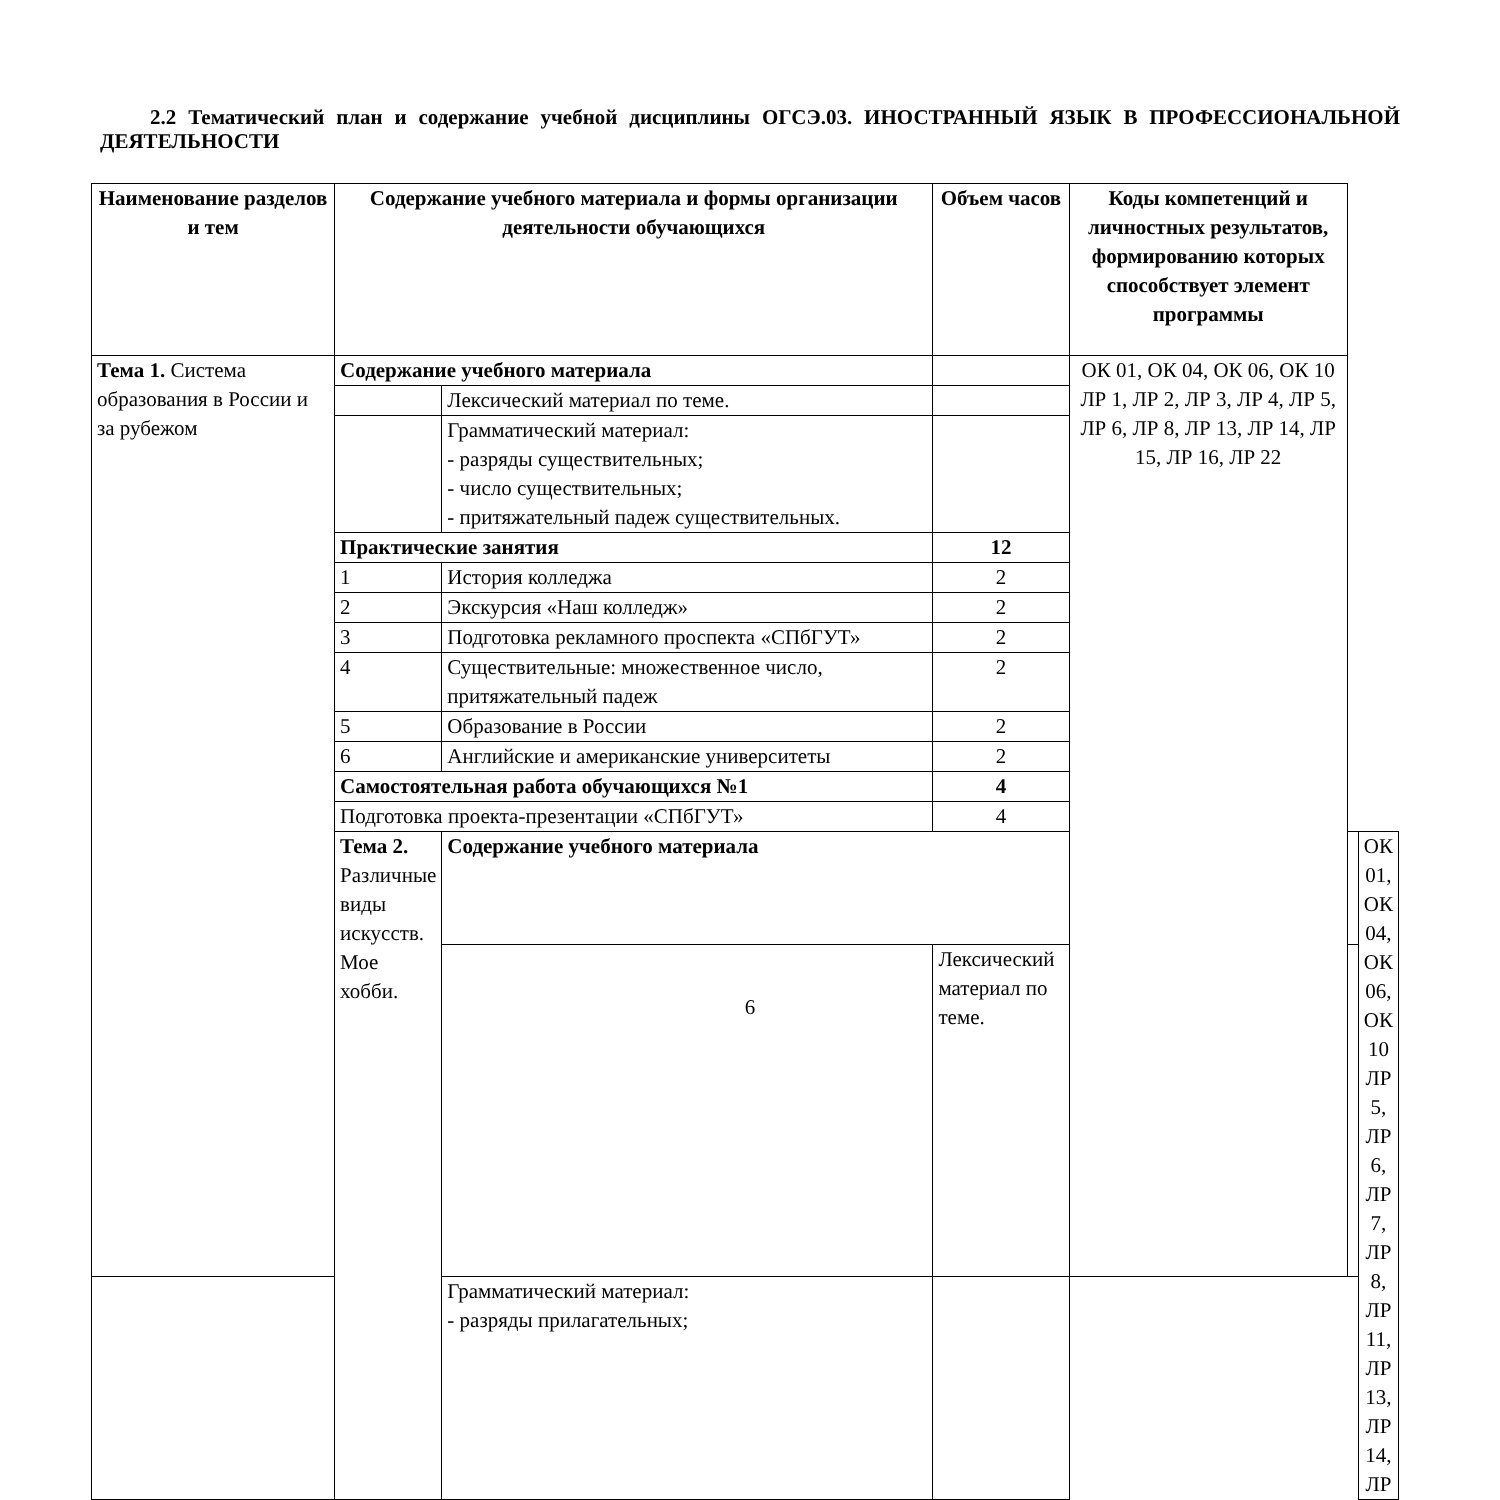2.2 Тематический план и содержание учебной дисциплины ОГСЭ.03. ИНОСТРАННЫЙ ЯЗЫК В ПРОФЕССИОНАЛЬНОЙ ДЕЯТЕЛЬНОСТИ
| Наименование разделов и тем | Содержание учебного материала и формы организации деятельности обучающихся | | Объем часов | Коды компетенций и личностных результатов, формированию которых способствует элемент программы | | |
| --- | --- | --- | --- | --- | --- | --- |
| Тема 1. Система образования в России и за рубежом | Содержание учебного материала | | | ОК 01, ОК 04, ОК 06, ОК 10 ЛР 1, ЛР 2, ЛР 3, ЛР 4, ЛР 5, ЛР 6, ЛР 8, ЛР 13, ЛР 14, ЛР 15, ЛР 16, ЛР 22 | | |
| | | Лексический материал по теме. | | | | |
| | | Грамматический материал: - разряды существительных; - число существительных; - притяжательный падеж существительных. | | | | |
| | Практические занятия | | 12 | | | |
| | 1 | История колледжа | 2 | | | |
| | 2 | Экскурсия «Наш колледж» | 2 | | | |
| | 3 | Подготовка рекламного проспекта «СПбГУТ» | 2 | | | |
| | 4 | Существительные: множественное число, притяжательный падеж | 2 | | | |
| | 5 | Образование в России | 2 | | | |
| | 6 | Английские и американские университеты | 2 | | | |
| | Самостоятельная работа обучающихся №1 | | 4 | | | |
| | Подготовка проекта-презентации «СПбГУТ» | | 4 | | | |
| | Тема 2. Различные виды искусств. Мое хобби. | Содержание учебного материала | | | | ОК 01, ОК 04, ОК 06, ОК 10 ЛР 5, ЛР 6, ЛР 7, ЛР 8, ЛР 11, ЛР 13, ЛР 14, ЛР |
| | | | Лексический материал по теме. | | | |
| | | Грамматический материал: - разряды прилагательных; | | | | |
6